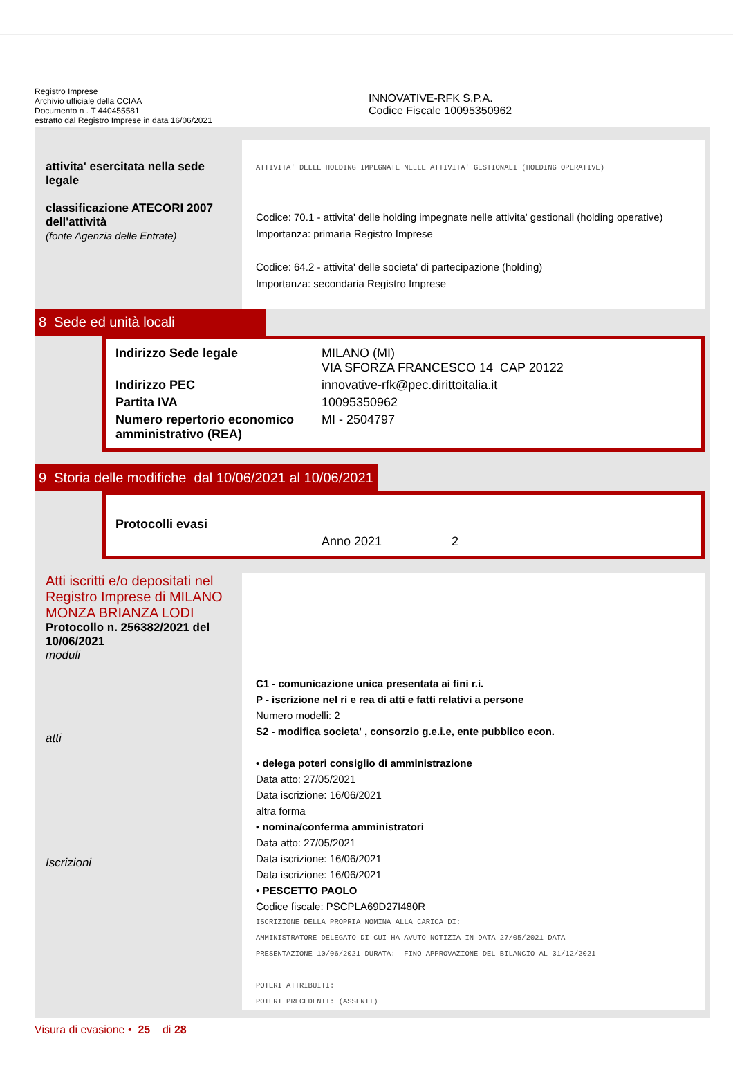Registro Imprese
Archivio ufficiale della CCIAA
Documento n . T 440455581
estratto dal Registro Imprese in data 16/06/2021
INNOVATIVE-RFK S.P.A.
Codice Fiscale 10095350962
attivita' esercitata nella sede legale
classificazione ATECORI 2007 dell'attività
(fonte Agenzia delle Entrate)
ATTIVITA' DELLE HOLDING IMPEGNATE NELLE ATTIVITA' GESTIONALI (HOLDING OPERATIVE)
Codice: 70.1 - attivita' delle holding impegnate nelle attivita' gestionali (holding operative)
Importanza: primaria Registro Imprese
Codice: 64.2 - attivita' delle societa' di partecipazione (holding)
Importanza: secondaria Registro Imprese
8 Sede ed unità locali
| Indirizzo Sede legale | MILANO (MI) VIA SFORZA FRANCESCO 14 CAP 20122 |
| Indirizzo PEC | innovative-rfk@pec.dirittoitalia.it |
| Partita IVA | 10095350962 |
| Numero repertorio economico amministrativo (REA) | MI - 2504797 |
9 Storia delle modifiche dal 10/06/2021 al 10/06/2021
| Protocolli evasi | | |
| | Anno 2021 | 2 |
Atti iscritti e/o depositati nel Registro Imprese di MILANO MONZA BRIANZA LODI
Protocollo n. 256382/2021 del 10/06/2021
moduli
atti
Iscrizioni
C1 - comunicazione unica presentata ai fini r.i.
P - iscrizione nel ri e rea di atti e fatti relativi a persone
Numero modelli: 2
S2 - modifica societa' , consorzio g.e.i.e, ente pubblico econ.
• delega poteri consiglio di amministrazione
Data atto: 27/05/2021
Data iscrizione: 16/06/2021
altra forma
• nomina/conferma amministratori
Data atto: 27/05/2021
Data iscrizione: 16/06/2021
Data iscrizione: 16/06/2021
• PESCETTO PAOLO
Codice fiscale: PSCPLA69D27I480R
ISCRIZIONE DELLA PROPRIA NOMINA ALLA CARICA DI:
AMMINISTRATORE DELEGATO DI CUI HA AVUTO NOTIZIA IN DATA 27/05/2021 DATA
PRESENTAZIONE 10/06/2021 DURATA: FINO APPROVAZIONE DEL BILANCIO AL 31/12/2021
POTERI ATTRIBUITI:
POTERI PRECEDENTI: (ASSENTI)
Visura di evasione • 25 di 28